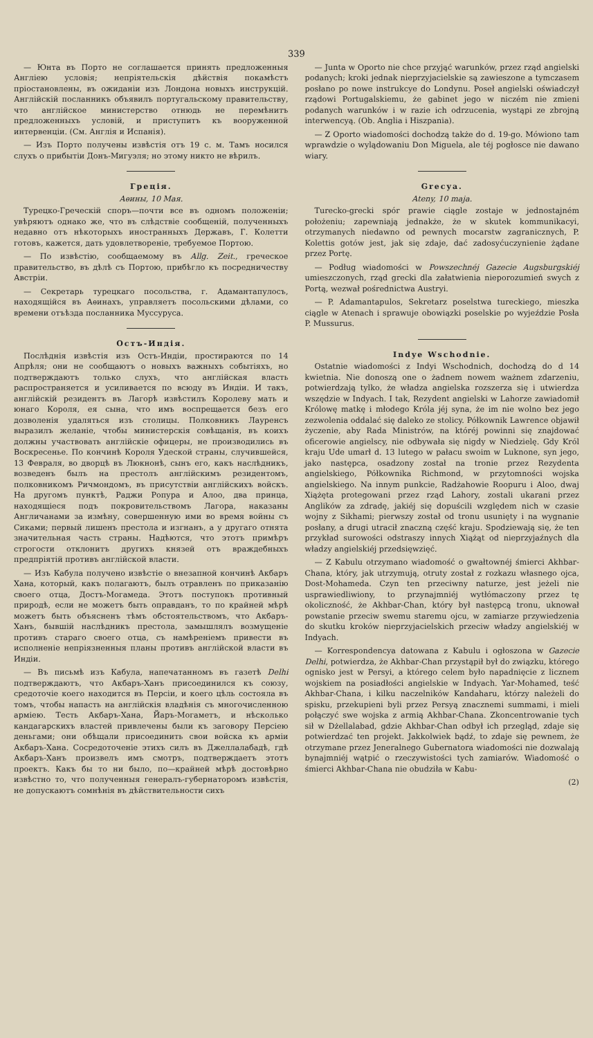339
— Юнта въ Порто не соглашается принять предложенныя Англіею условія; непріятельскія дѣйствія покамѣстъ пріостановлены, въ ожиданіи изъ Лондона новыхъ инструкцій. Англійскій посланникъ объявилъ португальскому правительству, что англійское министерство отнюдь не перемѣнитъ предложенныхъ условій, и приступитъ къ вооруженной интервенціи. (См. Англія и Испанія).
— Изъ Порто получены извѣстія отъ 19 с. м. Тамъ носился слухъ о прибытіи Донъ-Мигуэля; но этому никто не вѣрилъ.
Греція.
Аѳины, 10 Мая.
Турецко-Греческій споръ—почти все въ одномъ положеніи; увѣряютъ однако же, что въ слѣдствіе сообщеній, полученныхъ недавно отъ нѣкоторыхъ иностранныхъ Державъ, Г. Колетти готовъ, кажется, дать удовлетвореніе, требуемое Портою.
— По извѣстію, сообщаемому въ Allg. Zeit., греческое правительство, въ дѣлѣ съ Портою, прибѣгло къ посредничеству Австріи.
— Секретарь турецкаго посольства, г. Адамантапулосъ, находящійся въ Аѳинахъ, управляетъ посольскими дѣлами, со времени отъѣзда посланника Муссуруса.
Остъ-Индія.
Послѣднія извѣстія изъ Остъ-Индіи, простираются по 14 Апрѣля; они не сообщаютъ о новыхъ важныхъ событіяхъ, но подтверждаютъ только слухъ, что англійская власть распространяется и усиливается по всюду въ Индіи. И такъ, англійскій резидентъ въ Лагорѣ извѣстилъ Королеву мать и юнаго Короля, ея сына, что имъ воспрещается безъ его дозволенія удаляться изъ столицы. Полковникъ Лауренсъ выразилъ желаніе, чтобы министерскія совѣщанія, въ коихъ должны участвовать англійскіе офицеры, не производились въ Воскресенье. По кончинѣ Короля Удеской страны, случившейся, 13 Февраля, во дворцѣ въ Люкнонѣ, сынъ его, какъ наслѣдникъ, возведенъ былъ на престолъ англійскимъ резидентомъ, полковникомъ Ричмондомъ, въ присутствіи англійскихъ войскъ. На другомъ пунктѣ, Раджи Ропура и Алоо, два принца, находящіеся подъ покровительствомъ Лагора, наказаны Англичанами за измѣну, совершенную ими во время войны съ Сиками; первый лишенъ престола и изгнанъ, а у другаго отнята значительная часть страны. Надѣются, что этотъ примѣръ строгости отклонитъ другихъ князей отъ враждебныхъ предпріятій противъ англійской власти.
— Изъ Кабула получено извѣстіе о внезапной кончинѣ Акбаръ Хана, который, какъ полагаютъ, былъ отравленъ по приказанію своего отца, Достъ-Могамеда. Этотъ поступокъ противный природѣ, если не можетъ быть оправданъ, то по крайней мѣрѣ можетъ быть объясненъ тѣмъ обстоятельствомъ, что Акбаръ-Ханъ, бывшій наслѣдникъ престола, замышлялъ возмущеніе противъ стараго своего отца, съ намѣреніемъ привести въ исполненіе непріязненныя планы противъ англійской власти въ Индіи.
— Въ письмѣ изъ Кабула, напечатанномъ въ газетѣ Delhi подтверждаютъ, что Акбаръ-Ханъ присоединился къ союзу, средоточіе коего находится въ Персіи, и коего цѣль состояла въ томъ, чтобы напасть на англійскія владѣнія съ многочисленною арміею. Тесть Акбаръ-Хана, Йаръ-Могаметъ, и нѣсколько кандагарскихъ властей привлечены были къ заговору Персіею деньгами; они обѣщали присоединить свои войска къ арміи Акбаръ-Хана. Сосредоточеніе этихъ силъ въ Джеллалабадѣ, гдѣ Акбаръ-Ханъ произвелъ имъ смотръ, подтверждаетъ этотъ проектъ. Какъ бы то ни было, по—крайней мѣрѣ достовѣрно извѣстно то, что полученныя генералъ-губернаторомъ извѣстія, не допускаютъ сомнѣнія въ дѣйствительности сихъ
— Junta w Oporto nie chce przyjąć warunków, przez rząd angielski podanych; kroki jednak nieprzyjacielskie są zawieszone a tymczasem posłano po nowe instrukcye do Londynu. Poseł angielski oświadczył rządowi Portugalskiemu, że gabinet jego w niczém nie zmieni podanych warunków i w razie ich odrzucenia, wystąpi ze zbrojną interwencyą. (Ob. Anglia i Hiszpania).
— Z Oporto wiadomości dochodzą także do d. 19-go. Mówiono tam wprawdzie o wylądowaniu Don Miguela, ale téj pogłosce nie dawano wiary.
Grecya.
Ateny, 10 maja.
Turecko-grecki spór prawie ciągle zostaje w jednostajném położeniu; zapewniają jednakże, że w skutek kommunikacyi, otrzymanych niedawno od pewnych mocarstw zagranicznych, P. Kolettis gotów jest, jak się zdaje, dać zadosyćuczynienie żądane przez Portę.
— Podług wiadomości w Powszechnéj Gazecie Augsburgskiéj umieszczonych, rząd grecki dla załatwienia nieporozumień swych z Portą, wezwał pośrednictwa Austryi.
— P. Adamantapulos, Sekretarz poselstwa tureckiego, mieszka ciągle w Atenach i sprawuje obowiązki poselskie po wyjeździe Posła P. Mussurus.
Indye Wschodnie.
Ostatnie wiadomości z Indyi Wschodnich, dochodzą do d 14 kwietnia. Nie donoszą one o żadnem nowem ważnem zdarzeniu, potwierdzają tylko, że władza angielska rozszerza się i utwierdza wszędzie w Indyach. I tak, Rezydent angielski w Lahorze zawiadomił Królowę matkę i młodego Króla jéj syna, że im nie wolno bez jego zezwolenia oddalać się daleko ze stolicy. Półkownik Lawrence objawił życzenie, aby Rada Ministrów, na któréj powinni się znajdować oficerowie angielscy, nie odbywała się nigdy w Niedzielę. Gdy Król kraju Ude umarł d. 13 lutego w pałacu swoim w Luknone, syn jego, jako następca, osadzony został na tronie przez Rezydenta angielskiego, Półkownika Richmond, w przytomności wojska angielskiego. Na innym punkcie, Radżahowie Roopuru i Aloo, dwaj Xiążęta protegowani przez rząd Lahory, zostali ukarani przez Anglików za zdradę, jakiéj się dopuścili względem nich w czasie wojny z Sikhami; pierwszy został od tronu usunięty i na wygnanie posłany, a drugi utracił znaczną część kraju. Spodziewają się, że ten przykład surowości odstraszy innych Xiążąt od nieprzyjaźnych dla władzy angielskiéj przedsięwzięć.
— Z Kabulu otrzymano wiadomość o gwałtownéj śmierci Akhbar-Chana, który, jak utrzymują, otruty został z rozkazu własnego ojca, Dost-Mohameda. Czyn ten przeciwny naturze, jest jeżeli nie usprawiedliwiony, to przynajmniéj wytłómaczony przez tę okoliczność, że Akhbar-Chan, który był następcą tronu, uknował powstanie przeciw swemu staremu ojcu, w zamiarze przywiedzenia do skutku kroków nieprzyjacielskich przeciw władzy angielskiéj w Indyach.
— Korrespondencya datowana z Kabulu i ogłoszona w Gazecie Delhi, potwierdza, że Akhbar-Chan przystąpił był do związku, którego ognisko jest w Persyi, a którego celem było napadnięcie z licznem wojskiem na posiadłości angielskie w Indyach. Yar-Mohamed, teść Akhbar-Chana, i kilku naczelników Kandaharu, którzy należeli do spisku, przekupieni byli przez Persyą znacznemi summami, i mieli połączyć swe wojska z armią Akhbar-Chana. Zkoncentrowanie tych sił w Dżellalabad, gdzie Akhbar-Chan odbył ich przegląd, zdaje się potwierdzać ten projekt. Jakkolwiek bądź, to zdaje się pewnem, że otrzymane przez Jeneralnego Gubernatora wiadomości nie dozwalają bynajmniéj wątpić o rzeczywistości tych zamiarów. Wiadomość o śmierci Akhbar-Chana nie obudziła w Kabu-
(2)